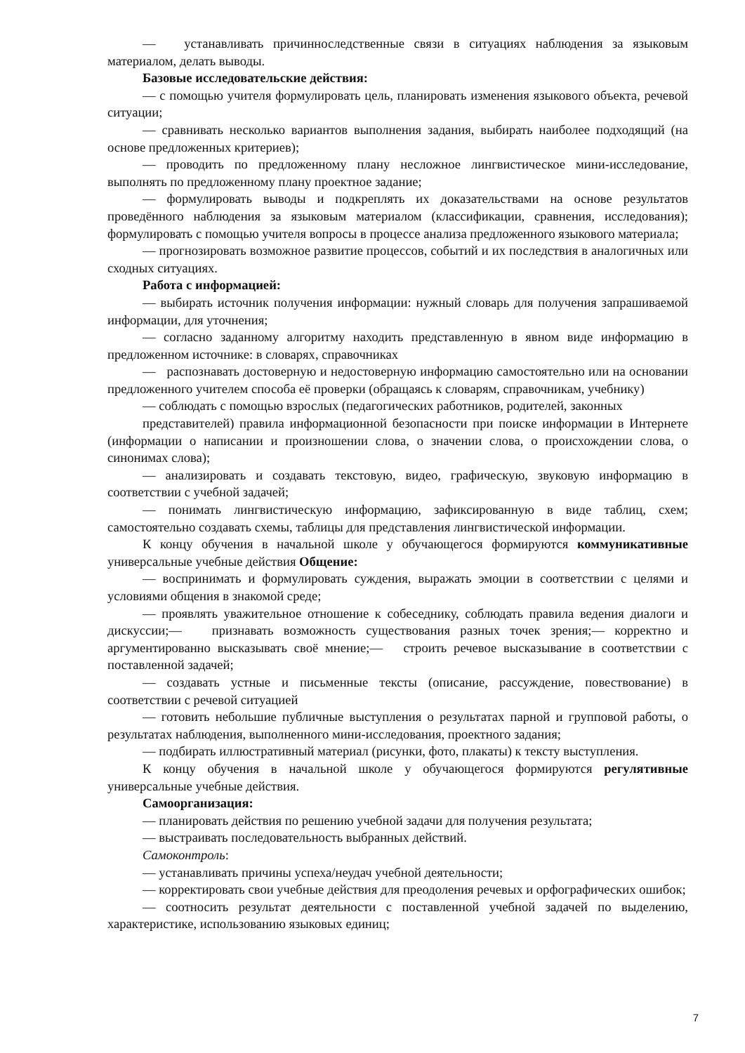— устанавливать причинноследственные связи в ситуациях наблюдения за языковым материалом, делать выводы.
Базовые исследовательские действия:
— с помощью учителя формулировать цель, планировать изменения языкового объекта, речевой ситуации;
— сравнивать несколько вариантов выполнения задания, выбирать наиболее подходящий (на основе предложенных критериев);
— проводить по предложенному плану несложное лингвистическое мини-исследование, выполнять по предложенному плану проектное задание;
— формулировать выводы и подкреплять их доказательствами на основе результатов проведённого наблюдения за языковым материалом (классификации, сравнения, исследования); формулировать с помощью учителя вопросы в процессе анализа предложенного языкового материала;
— прогнозировать возможное развитие процессов, событий и их последствия в аналогичных или сходных ситуациях.
Работа с информацией:
— выбирать источник получения информации: нужный словарь для получения запрашиваемой информации, для уточнения;
— согласно заданному алгоритму находить представленную в явном виде информацию в предложенном источнике: в словарях, справочниках
— распознавать достоверную и недостоверную информацию самостоятельно или на основании предложенного учителем способа её проверки (обращаясь к словарям, справочникам, учебнику)
— соблюдать с помощью взрослых (педагогических работников, родителей, законных
представителей) правила информационной безопасности при поиске информации в Интернете (информации о написании и произношении слова, о значении слова, о происхождении слова, о синонимах слова);
— анализировать и создавать текстовую, видео, графическую, звуковую информацию в соответствии с учебной задачей;
— понимать лингвистическую информацию, зафиксированную в виде таблиц, схем; самостоятельно создавать схемы, таблицы для представления лингвистической информации.
К концу обучения в начальной школе у обучающегося формируются коммуникативные универсальные учебные действия Общение:
— воспринимать и формулировать суждения, выражать эмоции в соответствии с целями и условиями общения в знакомой среде;
— проявлять уважительное отношение к собеседнику, соблюдать правила ведения диалоги и дискуссии;— признавать возможность существования разных точек зрения;— корректно и аргументированно высказывать своё мнение;— строить речевое высказывание в соответствии с поставленной задачей;
— создавать устные и письменные тексты (описание, рассуждение, повествование) в соответствии с речевой ситуацией
— готовить небольшие публичные выступления о результатах парной и групповой работы, о результатах наблюдения, выполненного мини-исследования, проектного задания;
— подбирать иллюстративный материал (рисунки, фото, плакаты) к тексту выступления.
К концу обучения в начальной школе у обучающегося формируются регулятивные универсальные учебные действия.
Самоорганизация:
— планировать действия по решению учебной задачи для получения результата;
— выстраивать последовательность выбранных действий.
Самоконтроль:
— устанавливать причины успеха/неудач учебной деятельности;
— корректировать свои учебные действия для преодоления речевых и орфографических ошибок;
— соотносить результат деятельности с поставленной учебной задачей по выделению, характеристике, использованию языковых единиц;
7